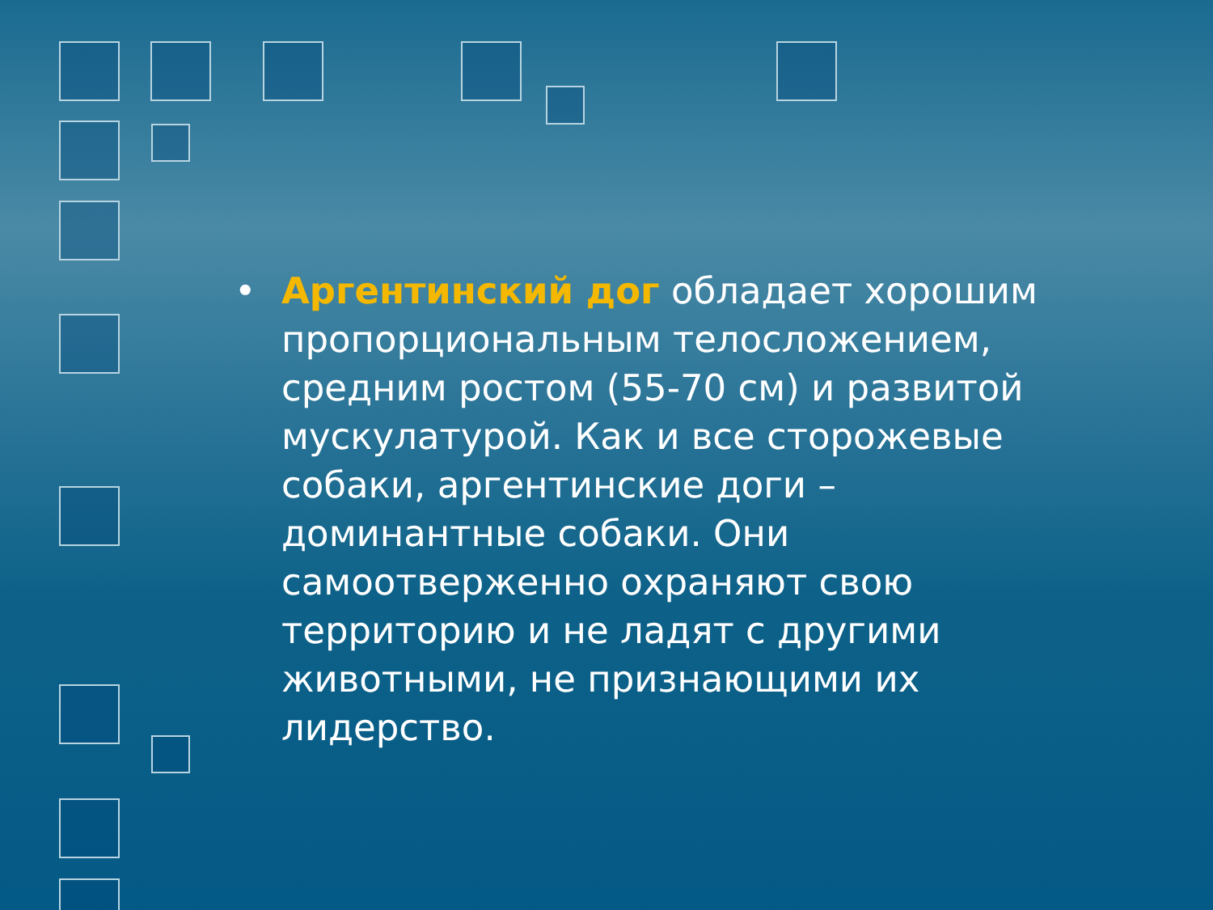• Аргентинский дог обладает хорошим пропорциональным телосложением, средним ростом (55-70 см) и развитой мускулатурой. Как и все сторожевые собаки, аргентинские доги – доминантные собаки. Они самоотверженно охраняют свою территорию и не ладят с другими животными, не признающими их лидерство.